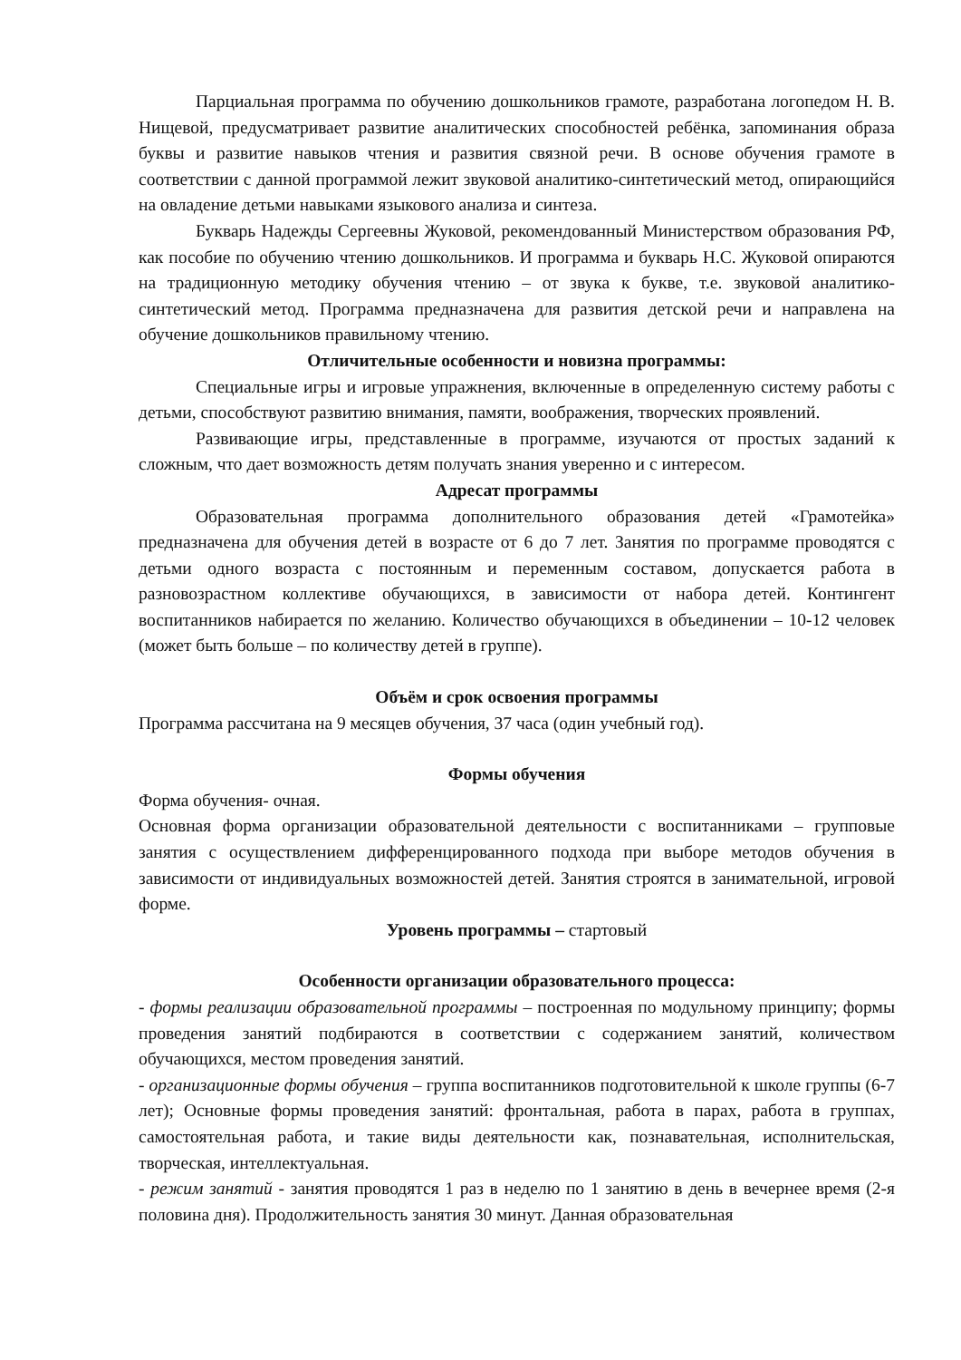Парциальная программа по обучению дошкольников грамоте, разработана логопедом Н. В. Нищевой, предусматривает развитие аналитических способностей ребёнка, запоминания образа буквы и развитие навыков чтения и развития связной речи. В основе обучения грамоте в соответствии с данной программой лежит звуковой аналитико-синтетический метод, опирающийся на овладение детьми навыками языкового анализа и синтеза.
Букварь Надежды Сергеевны Жуковой, рекомендованный Министерством образования РФ, как пособие по обучению чтению дошкольников. И программа и букварь Н.С. Жуковой опираются на традиционную методику обучения чтению – от звука к букве, т.е. звуковой аналитико-синтетический метод. Программа предназначена для развития детской речи и направлена на обучение дошкольников правильному чтению.
Отличительные особенности и новизна программы:
Специальные игры и игровые упражнения, включенные в определенную систему работы с детьми, способствуют развитию внимания, памяти, воображения, творческих проявлений.
Развивающие игры, представленные в программе, изучаются от простых заданий к сложным, что дает возможность детям получать знания уверенно и с интересом.
Адресат программы
Образовательная программа дополнительного образования детей «Грамотейка» предназначена для обучения детей в возрасте от 6 до 7 лет. Занятия по программе проводятся с детьми одного возраста с постоянным и переменным составом, допускается работа в разновозрастном коллективе обучающихся, в зависимости от набора детей. Контингент воспитанников набирается по желанию. Количество обучающихся в объединении – 10-12 человек (может быть больше – по количеству детей в группе).
Объём и срок освоения программы
Программа рассчитана на 9 месяцев обучения, 37 часа (один учебный год).
Формы обучения
Форма обучения- очная.
Основная форма организации образовательной деятельности с воспитанниками – групповые занятия с осуществлением дифференцированного подхода при выборе методов обучения в зависимости от индивидуальных возможностей детей. Занятия строятся в занимательной, игровой форме.
Уровень программы – стартовый
Особенности организации образовательного процесса:
- формы реализации образовательной программы – построенная по модульному принципу; формы проведения занятий подбираются в соответствии с содержанием занятий, количеством обучающихся, местом проведения занятий.
- организационные формы обучения – группа воспитанников подготовительной к школе группы (6-7 лет); Основные формы проведения занятий: фронтальная, работа в парах, работа в группах, самостоятельная работа, и такие виды деятельности как, познавательная, исполнительская, творческая, интеллектуальная.
- режим занятий - занятия проводятся 1 раз в неделю по 1 занятию в день в вечернее время (2-я половина дня). Продолжительность занятия 30 минут. Данная образовательная